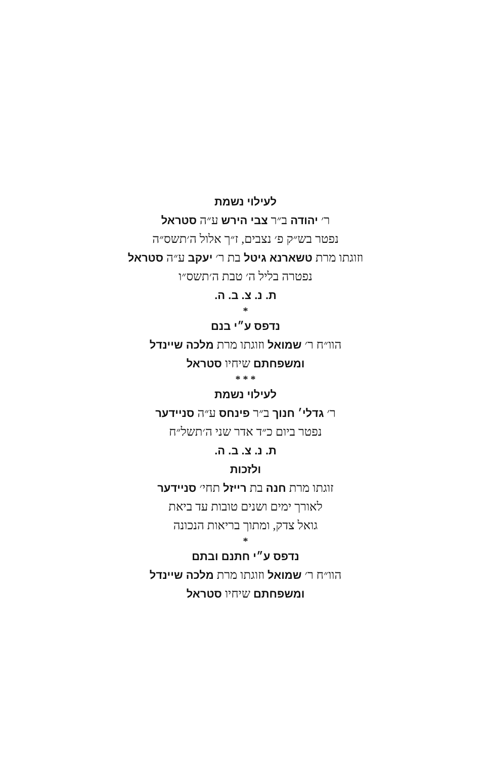לעילוי נשמת
ר׳ יהודה ב״ר צבי הירש ע״ה סטראל
נפטר בש״ק פ׳ נצבים, ז״ך אלול ה׳תשס״ה
וזוגתו מרת טשארנא גיטל בת ר׳ יעקב ע״ה סטראל
נפטרה בליל ה׳ טבת ה׳תשס״ו
ת. נ. צ. ב. ה.
*
נדפס ע״י בנם
הוו״ח ר׳ שמואל וזוגתו מרת מלכה שיינדל
ומשפחתם שיחיו סטראל
* * *
לעילוי נשמת
ר׳ גדלי׳ חנוך ב״ר פינחס ע״ה סניידער
נפטר ביום כ״ד אדר שני ה׳תשל״ח
ת. נ. צ. ב. ה.
ולזכות
זוגתו מרת חנה בת רייזל תחי׳ סניידער
לאורך ימים ושנים טובות עד ביאת
גואל צדק, ומתוך בריאות הנכונה
*
נדפס ע״י חתנם ובתם
הוו״ח ר׳ שמואל וזוגתו מרת מלכה שיינדל
ומשפחתם שיחיו סטראל